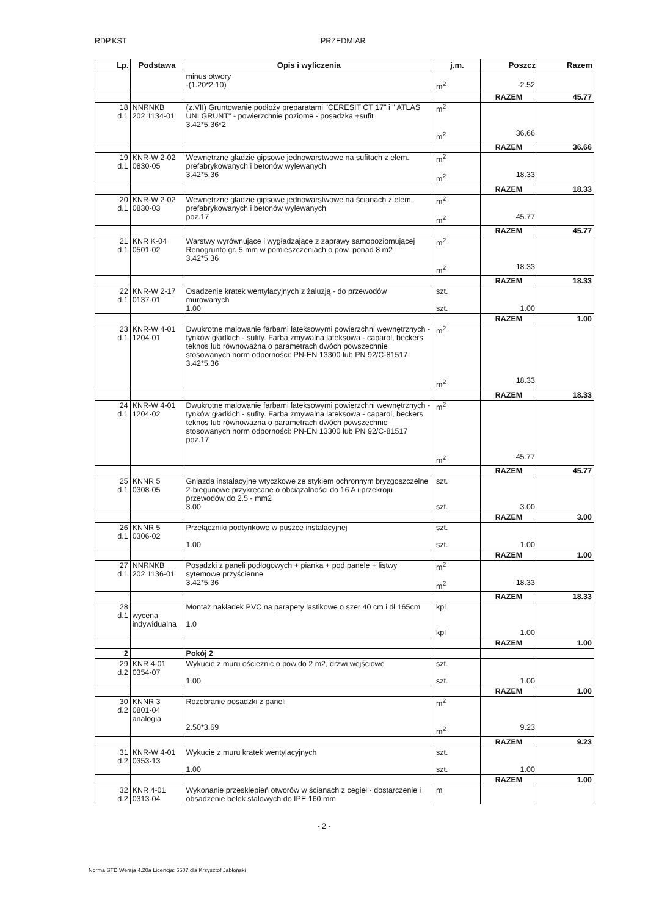RDP.KST PRZEDMIAR
| Lp. | Podstawa | Opis i wyliczenia | j.m. | Poszcz | Razem |
| --- | --- | --- | --- | --- | --- |
| | | minus otwory -(1.20*2.10) | m<sup>2</sup> | -2.52 | |
| | | | | RAZEM | 45.77 |
| 18 d.1 | NNRNKB 202 1134-01 | (z.VII) Gruntowanie podłoży preparatami "CERESIT CT 17" i " ATLAS UNI GRUNT" - powierzchnie poziome - posadzka +sufit 3.42*5.36*2 | m<sup>2</sup> m<sup>2</sup> | 36.66 | |
| | | | | RAZEM | 36.66 |
| 19 d.1 | KNR-W 2-02 0830-05 | Wewnętrzne gładzie gipsowe jednowarstwowe na sufitach z elem. prefabrykowanych i betonów wylewanych 3.42*5.36 | m<sup>2</sup> m<sup>2</sup> | 18.33 | |
| | | | | RAZEM | 18.33 |
| 20 d.1 | KNR-W 2-02 0830-03 | Wewnętrzne gładzie gipsowe jednowarstwowe na ścianach z elem. prefabrykowanych i betonów wylewanych poz.17 | m<sup>2</sup> m<sup>2</sup> | 45.77 | |
| | | | | RAZEM | 45.77 |
| 21 d.1 | KNR K-04 0501-02 | Warstwy wyrównujące i wygładzające z zaprawy samopoziomującej Renogrunto gr. 5 mm w pomieszczeniach o pow. ponad 8 m2 3.42*5.36 | m<sup>2</sup> m<sup>2</sup> | 18.33 | |
| | | | | RAZEM | 18.33 |
| 22 d.1 | KNR-W 2-17 0137-01 | Osadzenie kratek wentylacyjnych z żaluzją - do przewodów murowanych 1.00 | szt. szt. | 1.00 | |
| | | | | RAZEM | 1.00 |
| 23 d.1 | KNR-W 4-01 1204-01 | Dwukrotne malowanie farbami lateksowymi powierzchni wewnętrznych - tynków gładkich - sufity. Farba zmywalna lateksowa - caparol, beckers, teknos lub równoważna o parametrach dwóch powszechnie stosowanych norm odporności: PN-EN 13300 lub PN 92/C-81517 3.42*5.36 | m<sup>2</sup> m<sup>2</sup> | 18.33 | |
| | | | | RAZEM | 18.33 |
| 24 d.1 | KNR-W 4-01 1204-02 | Dwukrotne malowanie farbami lateksowymi powierzchni wewnętrznych - tynków gładkich - sufity. Farba zmywalna lateksowa - caparol, beckers, teknos lub równoważna o parametrach dwóch powszechnie stosowanych norm odporności: PN-EN 13300 lub PN 92/C-81517 poz.17 | m<sup>2</sup> m<sup>2</sup> | 45.77 | |
| | | | | RAZEM | 45.77 |
| 25 d.1 | KNNR 5 0308-05 | Gniazda instalacyjne wtyczkowe ze stykiem ochronnym bryzgoszczelne 2-biegunowe przykręcane o obciążalności do 16 A i przekroju przewodów do 2.5 - mm2 3.00 | szt. szt. | 3.00 | |
| | | | | RAZEM | 3.00 |
| 26 d.1 | KNNR 5 0306-02 | Przełączniki podtynkowe w puszce instalacyjnej 1.00 | szt. szt. | 1.00 | |
| | | | | RAZEM | 1.00 |
| 27 d.1 | NNRNKB 202 1136-01 | Posadzki z paneli podłogowych + pianka + pod panele + listwy sytemowe przyścienne 3.42*5.36 | m<sup>2</sup> m<sup>2</sup> | 18.33 | |
| | | | | RAZEM | 18.33 |
| 28 d.1 | wycena indywidualna | Montaż nakładek PVC na parapety lastikowe o szer 40 cm i dł.165cm 1.0 | kpl kpl | 1.00 | |
| | | | | RAZEM | 1.00 |
| 2 | | Pokój 2 | | | |
| 29 d.2 | KNR 4-01 0354-07 | Wykucie z muru ościeżnic o pow.do 2 m2, drzwi wejściowe 1.00 | szt. szt. | 1.00 | |
| | | | | RAZEM | 1.00 |
| 30 d.2 | KNNR 3 0801-04 analogia | Rozebranie posadzki z paneli 2.50*3.69 | m<sup>2</sup> m<sup>2</sup> | 9.23 | |
| | | | | RAZEM | 9.23 |
| 31 d.2 | KNR-W 4-01 0353-13 | Wykucie z muru kratek wentylacyjnych 1.00 | szt. szt. | 1.00 | |
| | | | | RAZEM | 1.00 |
| 32 d.2 | KNR 4-01 0313-04 | Wykonanie przesklepień otworów w ścianach z cegieł - dostarczenie i obsadzenie belek stalowych do IPE 160 mm | m | | |
- 2 -
Norma STD Wersja 4.20a Licencja: 6507 dla Krzysztof Jabłoński